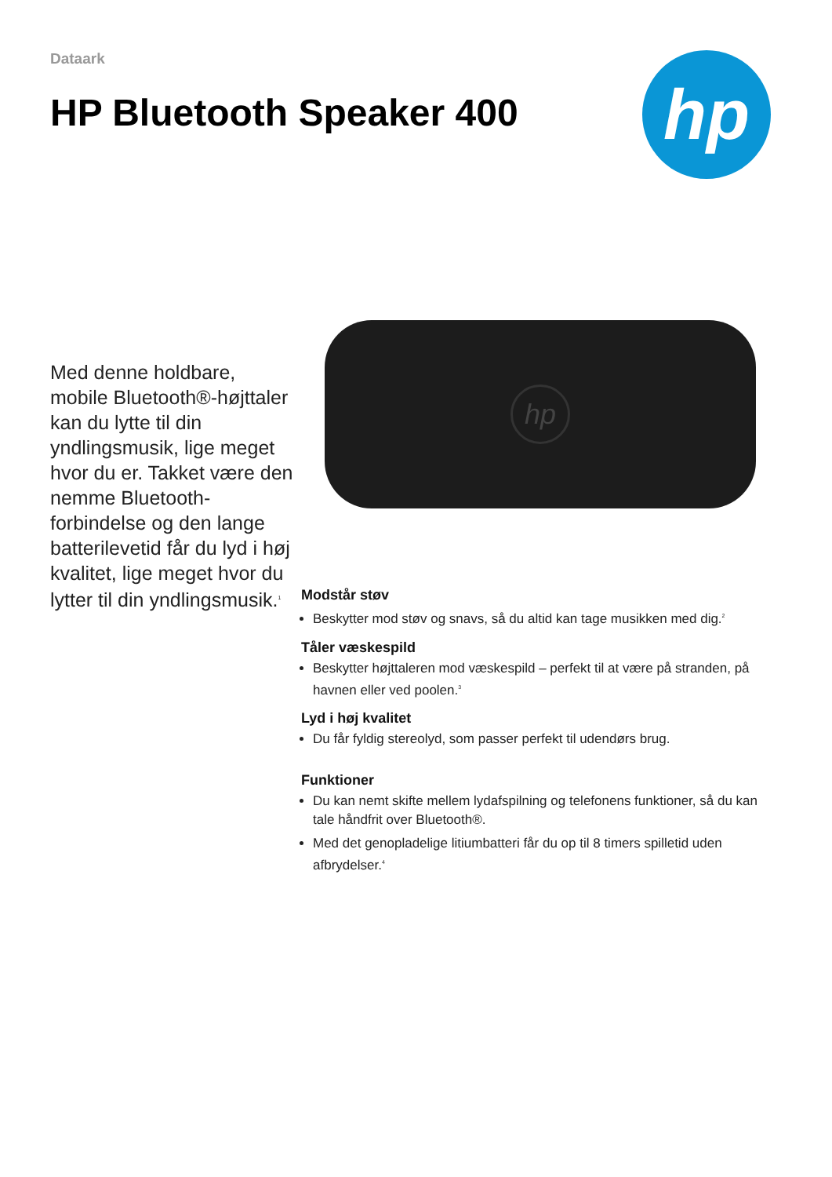Dataark
HP Bluetooth Speaker 400
hp
Med denne holdbare, mobile Bluetooth®-højttaler kan du lytte til din yndlingsmusik, lige meget hvor du er. Takket være den nemme Bluetooth-forbindelse og den lange batterilevetid får du lyd i høj kvalitet, lige meget hvor du lytter til din yndlingsmusik.<sup>1</sup>
hp
Modstår støv
Beskytter mod støv og snavs, så du altid kan tage musikken med dig.<sup>2</sup>
Tåler væskespild
Beskytter højttaleren mod væskespild – perfekt til at være på stranden, på havnen eller ved poolen.<sup>3</sup>
Lyd i høj kvalitet
Du får fyldig stereolyd, som passer perfekt til udendørs brug.
Funktioner
Du kan nemt skifte mellem lydafspilning og telefonens funktioner, så du kan tale håndfrit over Bluetooth®.
Med det genopladelige litiumbatteri får du op til 8 timers spilletid uden afbrydelser.<sup>4</sup>